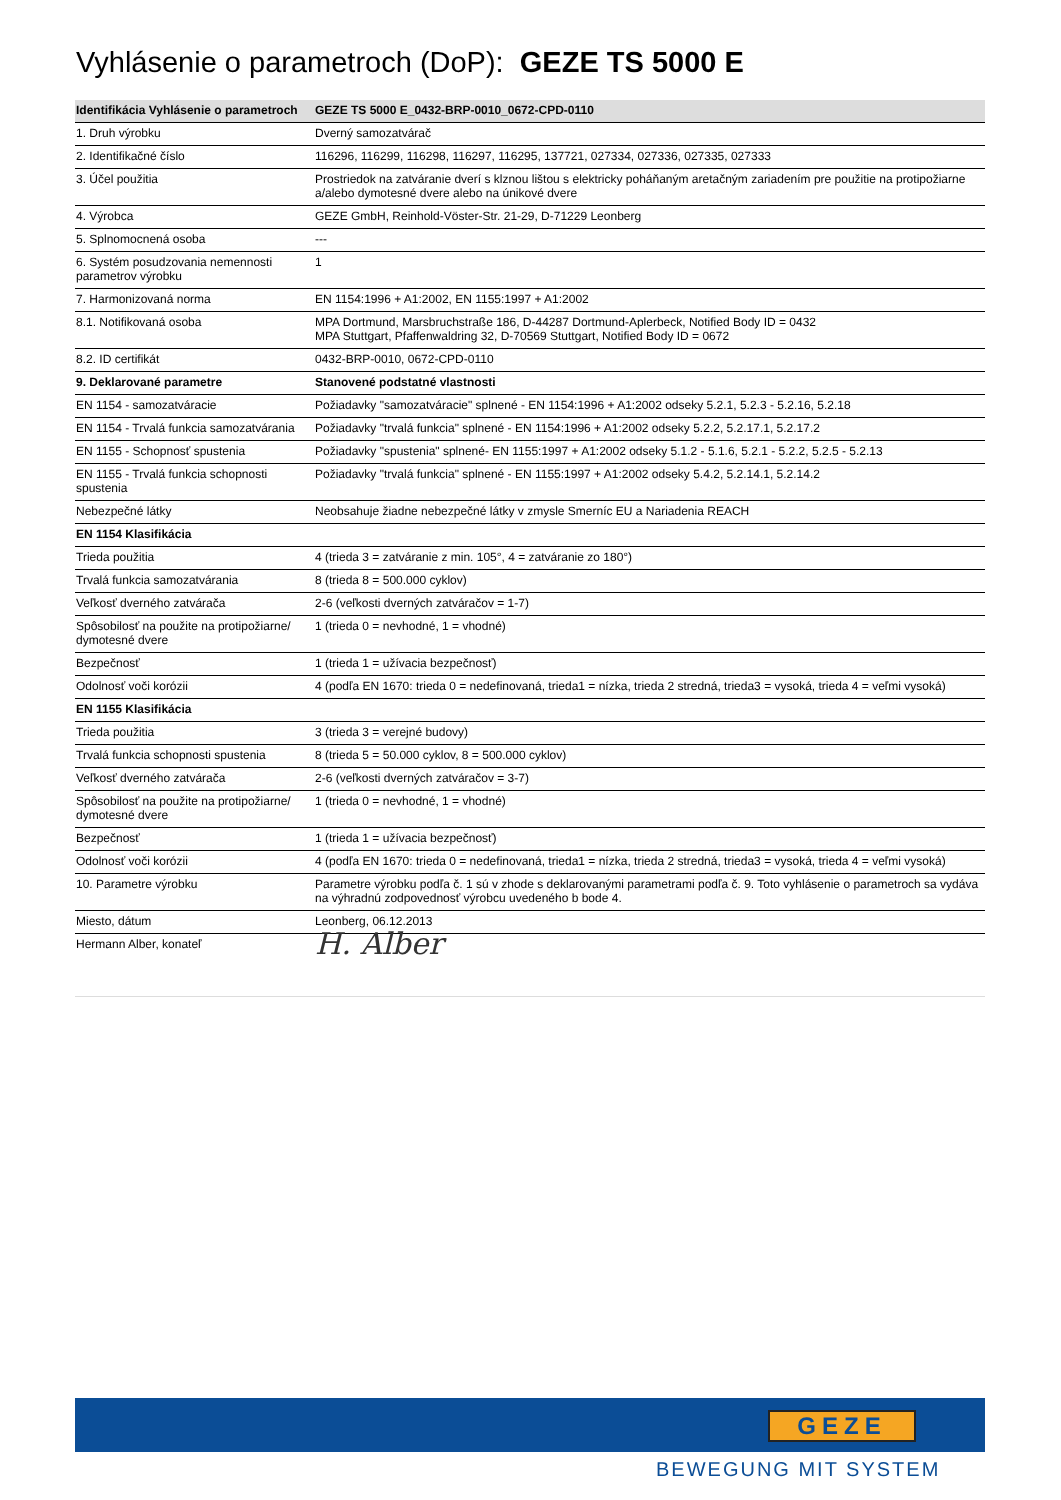Vyhlásenie o parametroch (DoP): GEZE TS 5000 E
| Identifikácia Vyhlásenie o parametroch | GEZE TS 5000 E_0432-BRP-0010_0672-CPD-0110 |
| --- | --- |
| 1. Druh výrobku | Dverný samozatvárač |
| 2. Identifikačné číslo | 116296, 116299, 116298, 116297, 116295, 137721, 027334, 027336, 027335, 027333 |
| 3. Účel použitia | Prostriedok na zatváranie dverí s klznou lištou s elektricky poháňaným aretačným zariadením pre použitie na protipožiarne a/alebo dymotesné dvere alebo na únikové dvere |
| 4. Výrobca | GEZE GmbH, Reinhold-Vöster-Str. 21-29, D-71229 Leonberg |
| 5. Splnomocnená osoba | --- |
| 6. Systém posudzovania nemennosti parametrov výrobku | 1 |
| 7. Harmonizovaná norma | EN 1154:1996 + A1:2002, EN 1155:1997 + A1:2002 |
| 8.1. Notifikovaná osoba | MPA Dortmund, Marsbruchstraße 186, D-44287 Dortmund-Aplerbeck, Notified Body ID = 0432 MPA Stuttgart, Pfaffenwaldring 32, D-70569 Stuttgart, Notified Body ID = 0672 |
| 8.2. ID certifikát | 0432-BRP-0010, 0672-CPD-0110 |
| 9. Deklarované parametre | Stanovené podstatné vlastnosti |
| EN 1154 - samozatváracie | Požiadavky "samozatváracie" splnené - EN 1154:1996 + A1:2002 odseky 5.2.1, 5.2.3 - 5.2.16, 5.2.18 |
| EN 1154 - Trvalá funkcia samozatvárania | Požiadavky "trvalá funkcia" splnené - EN 1154:1996 + A1:2002 odseky 5.2.2, 5.2.17.1, 5.2.17.2 |
| EN 1155 - Schopnosť spustenia | Požiadavky "spustenia" splnené- EN 1155:1997 + A1:2002 odseky 5.1.2 - 5.1.6, 5.2.1 - 5.2.2, 5.2.5 - 5.2.13 |
| EN 1155 - Trvalá funkcia schopnosti spustenia | Požiadavky "trvalá funkcia" splnené - EN 1155:1997 + A1:2002 odseky 5.4.2, 5.2.14.1, 5.2.14.2 |
| Nebezpečné látky | Neobsahuje žiadne nebezpečné látky v zmysle Smerníc EU a Nariadenia REACH |
| EN 1154 Klasifikácia | |
| Trieda použitia | 4 (trieda 3 = zatváranie z min. 105°, 4 = zatváranie zo 180°) |
| Trvalá funkcia samozatvárania | 8 (trieda 8 = 500.000 cyklov) |
| Veľkosť dverného zatvárača | 2-6 (veľkosti dverných zatváračov = 1-7) |
| Spôsobilosť na použite na protipožiarne/ dymotesné dvere | 1 (trieda 0 = nevhodné, 1 = vhodné) |
| Bezpečnosť | 1 (trieda 1 = užívacia bezpečnosť) |
| Odolnosť voči korózii | 4 (podľa EN 1670: trieda 0 = nedefinovaná, trieda1 = nízka, trieda 2 stredná, trieda3 = vysoká, trieda 4 = veľmi vysoká) |
| EN 1155 Klasifikácia | |
| Trieda použitia | 3 (trieda 3 = verejné budovy) |
| Trvalá funkcia schopnosti spustenia | 8 (trieda 5 = 50.000 cyklov, 8 = 500.000 cyklov) |
| Veľkosť dverného zatvárača | 2-6 (veľkosti dverných zatváračov = 3-7) |
| Spôsobilosť na použite na protipožiarne/ dymotesné dvere | 1 (trieda 0 = nevhodné, 1 = vhodné) |
| Bezpečnosť | 1 (trieda 1 = užívacia bezpečnosť) |
| Odolnosť voči korózii | 4 (podľa EN 1670: trieda 0 = nedefinovaná, trieda1 = nízka, trieda 2 stredná, trieda3 = vysoká, trieda 4 = veľmi vysoká) |
| 10. Parametre výrobku | Parametre výrobku podľa č. 1 sú v zhode s deklarovanými parametrami podľa č. 9. Toto vyhlásenie o parametroch sa vydáva na výhradnú zodpovednosť výrobcu uvedeného b bode 4. |
| Miesto, dátum | Leonberg, 06.12.2013 |
| Hermann Alber, konateľ | H. Alber |
GEZE
BEWEGUNG MIT SYSTEM